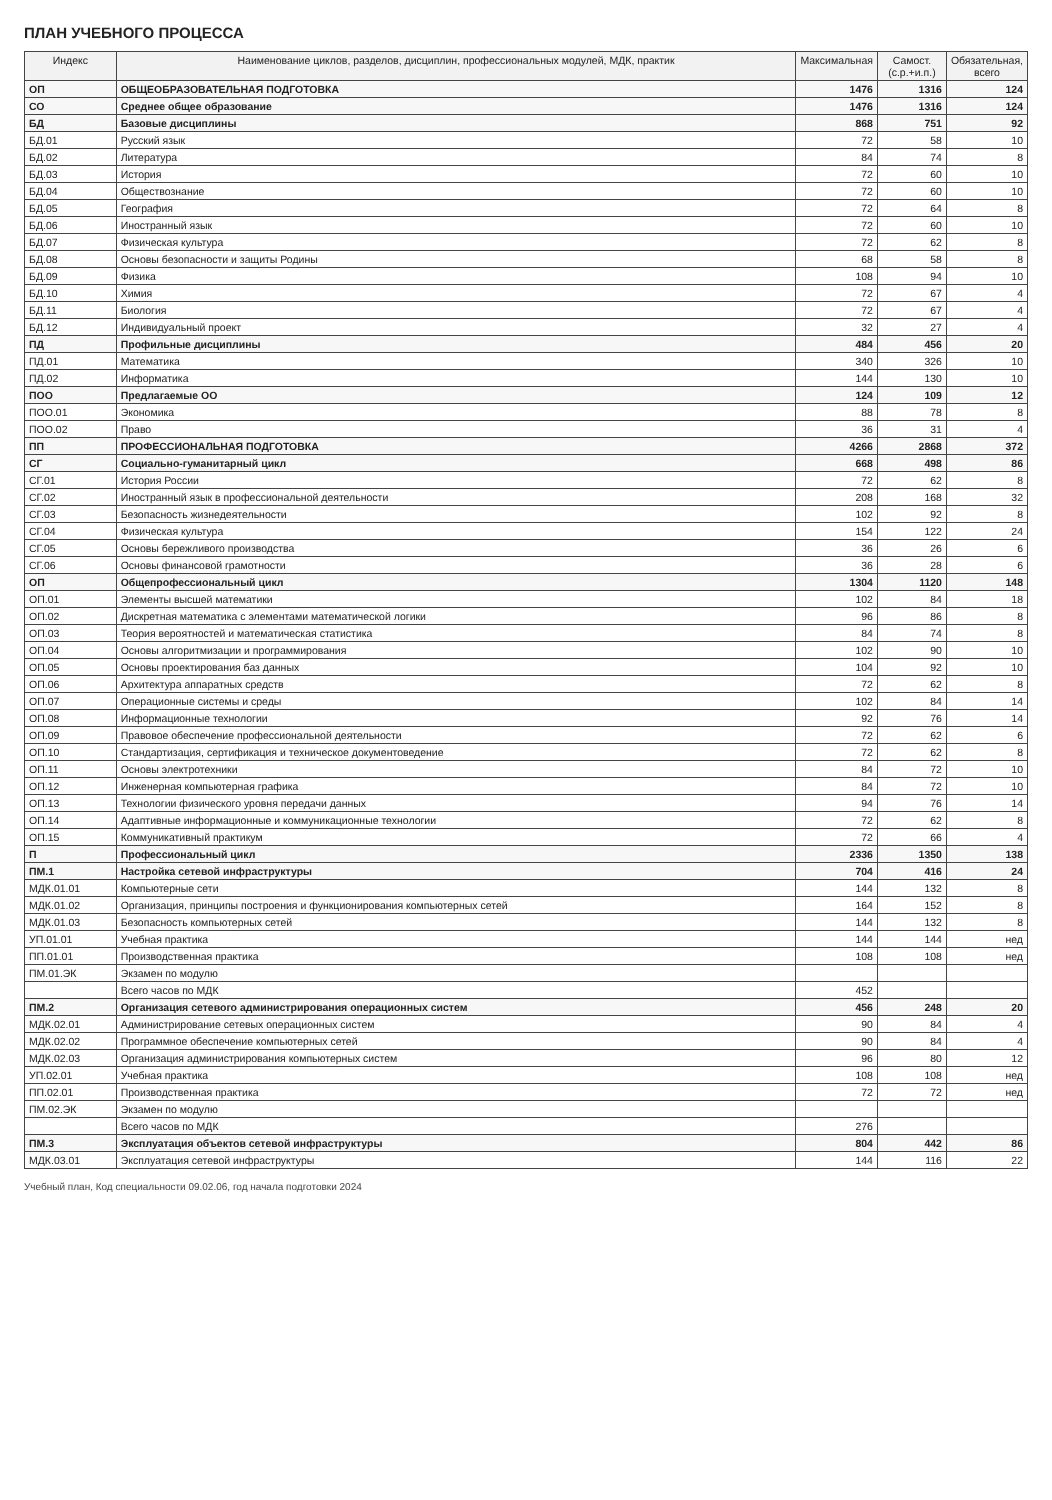ПЛАН УЧЕБНОГО ПРОЦЕССА
| Индекс | Наименование циклов, разделов, дисциплин, профессиональных модулей, МДК, практик | Максимальная | Самост. (с.р.+и.п.) | Обязательная, всего |
| --- | --- | --- | --- | --- |
| ОП | ОБЩЕОБРАЗОВАТЕЛЬНАЯ ПОДГОТОВКА | 1476 | 1316 | 124 |
| СО | Среднее общее образование | 1476 | 1316 | 124 |
| БД | Базовые дисциплины | 868 | 751 | 92 |
| БД.01 | Русский язык | 72 | 58 | 10 |
| БД.02 | Литература | 84 | 74 | 8 |
| БД.03 | История | 72 | 60 | 10 |
| БД.04 | Обществознание | 72 | 60 | 10 |
| БД.05 | География | 72 | 64 | 8 |
| БД.06 | Иностранный язык | 72 | 60 | 10 |
| БД.07 | Физическая культура | 72 | 62 | 8 |
| БД.08 | Основы безопасности и защиты Родины | 68 | 58 | 8 |
| БД.09 | Физика | 108 | 94 | 10 |
| БД.10 | Химия | 72 | 67 | 4 |
| БД.11 | Биология | 72 | 67 | 4 |
| БД.12 | Индивидуальный проект | 32 | 27 | 4 |
| ПД | Профильные дисциплины | 484 | 456 | 20 |
| ПД.01 | Математика | 340 | 326 | 10 |
| ПД.02 | Информатика | 144 | 130 | 10 |
| ПОО | Предлагаемые ОО | 124 | 109 | 12 |
| ПОО.01 | Экономика | 88 | 78 | 8 |
| ПОО.02 | Право | 36 | 31 | 4 |
| ПП | ПРОФЕССИОНАЛЬНАЯ ПОДГОТОВКА | 4266 | 2868 | 372 |
| СГ | Социально-гуманитарный цикл | 668 | 498 | 86 |
| СГ.01 | История России | 72 | 62 | 8 |
| СГ.02 | Иностранный язык в профессиональной деятельности | 208 | 168 | 32 |
| СГ.03 | Безопасность жизнедеятельности | 102 | 92 | 8 |
| СГ.04 | Физическая культура | 154 | 122 | 24 |
| СГ.05 | Основы бережливого производства | 36 | 26 | 6 |
| СГ.06 | Основы финансовой грамотности | 36 | 28 | 6 |
| ОП | Общепрофессиональный цикл | 1304 | 1120 | 148 |
| ОП.01 | Элементы высшей математики | 102 | 84 | 18 |
| ОП.02 | Дискретная математика с элементами математической логики | 96 | 86 | 8 |
| ОП.03 | Теория вероятностей и математическая статистика | 84 | 74 | 8 |
| ОП.04 | Основы алгоритмизации и программирования | 102 | 90 | 10 |
| ОП.05 | Основы проектирования баз данных | 104 | 92 | 10 |
| ОП.06 | Архитектура аппаратных средств | 72 | 62 | 8 |
| ОП.07 | Операционные системы и среды | 102 | 84 | 14 |
| ОП.08 | Информационные технологии | 92 | 76 | 14 |
| ОП.09 | Правовое обеспечение профессиональной деятельности | 72 | 62 | 6 |
| ОП.10 | Стандартизация, сертификация и техническое документоведение | 72 | 62 | 8 |
| ОП.11 | Основы электротехники | 84 | 72 | 10 |
| ОП.12 | Инженерная компьютерная графика | 84 | 72 | 10 |
| ОП.13 | Технологии физического уровня передачи данных | 94 | 76 | 14 |
| ОП.14 | Адаптивные информационные и коммуникационные технологии | 72 | 62 | 8 |
| ОП.15 | Коммуникативный практикум | 72 | 66 | 4 |
| П | Профессиональный цикл | 2336 | 1350 | 138 |
| ПМ.1 | Настройка сетевой инфраструктуры | 704 | 416 | 24 |
| МДК.01.01 | Компьютерные сети | 144 | 132 | 8 |
| МДК.01.02 | Организация, принципы построения и функционирования компьютерных сетей | 164 | 152 | 8 |
| МДК.01.03 | Безопасность компьютерных сетей | 144 | 132 | 8 |
| УП.01.01 | Учебная практика | 144 | 144 | нед |
| ПП.01.01 | Производственная практика | 108 | 108 | нед |
| ПМ.01.ЭК | Экзамен по модулю | | | |
| | Всего часов по МДК | 452 | | |
| ПМ.2 | Организация сетевого администрирования операционных систем | 456 | 248 | 20 |
| МДК.02.01 | Администрирование сетевых операционных систем | 90 | 84 | 4 |
| МДК.02.02 | Программное обеспечение компьютерных сетей | 90 | 84 | 4 |
| МДК.02.03 | Организация администрирования компьютерных систем | 96 | 80 | 12 |
| УП.02.01 | Учебная практика | 108 | 108 | нед |
| ПП.02.01 | Производственная практика | 72 | 72 | нед |
| ПМ.02.ЭК | Экзамен по модулю | | | |
| | Всего часов по МДК | 276 | | |
| ПМ.3 | Эксплуатация объектов сетевой инфраструктуры | 804 | 442 | 86 |
| МДК.03.01 | Эксплуатация сетевой инфраструктуры | 144 | 116 | 22 |
Учебный план, Код специальности 09.02.06, год начала подготовки 2024